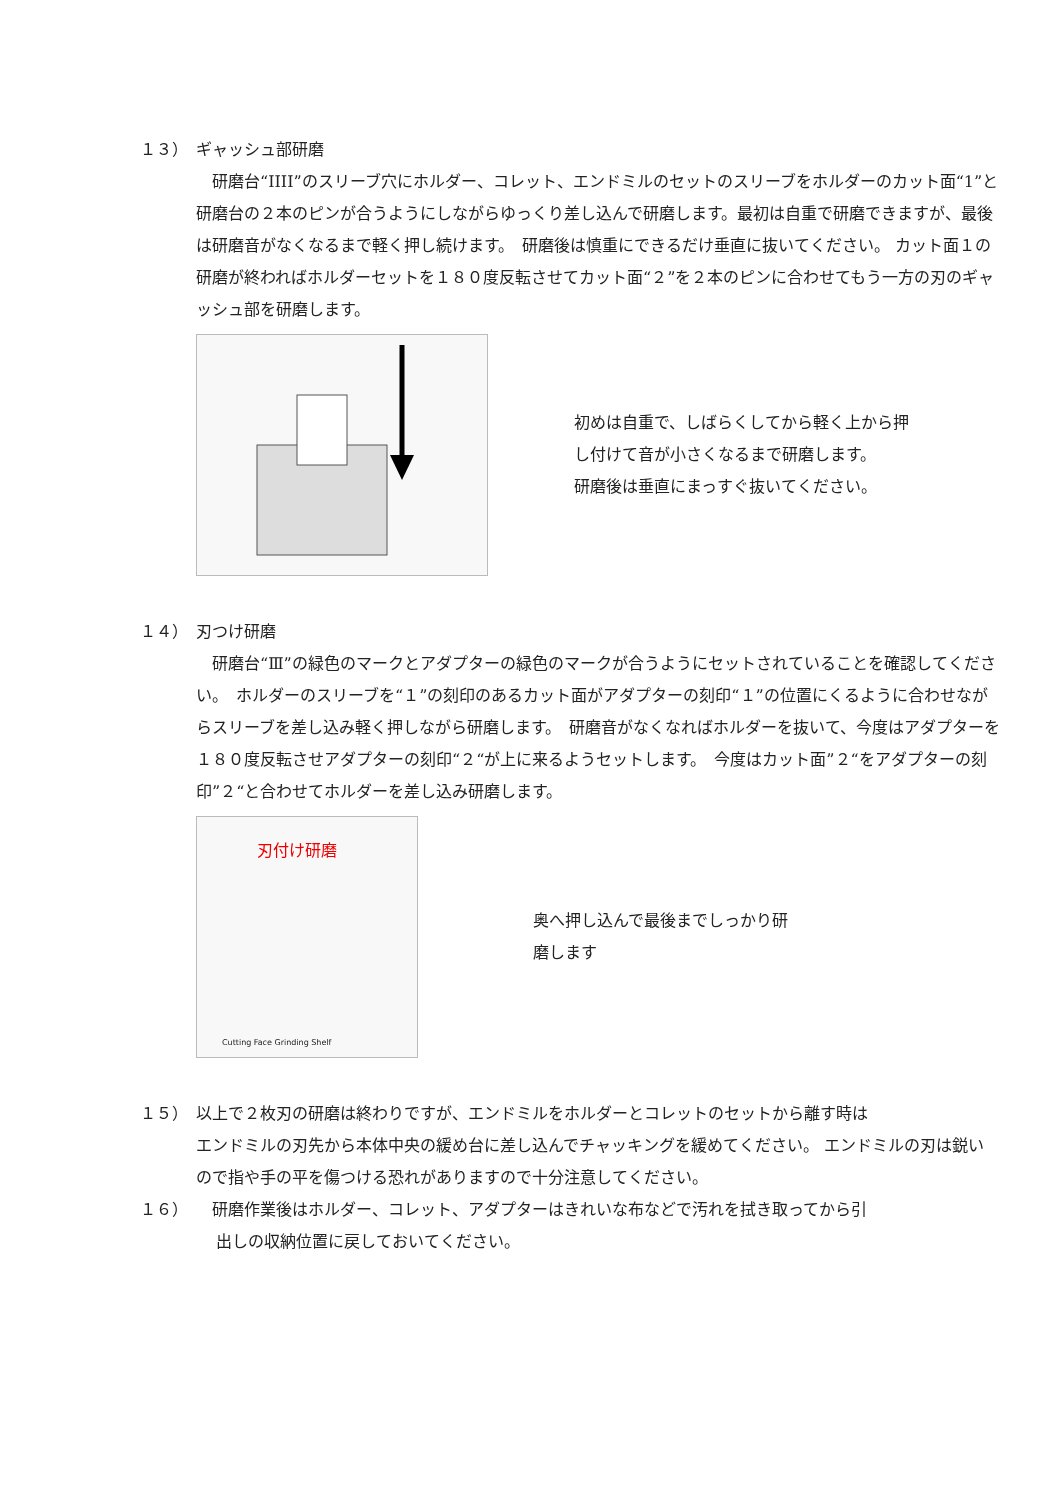１３）　ギャッシュ部研磨
　研磨台“IIII”のスリーブ穴にホルダー、コレット、エンドミルのセットのスリーブをホルダーのカット面“1”と研磨台の２本のピンが合うようにしながらゆっくり差し込んで研磨します。最初は自重で研磨できますが、最後は研磨音がなくなるまで軽く押し続けます。　研磨後は慎重にできるだけ垂直に抜いてください。 カット面１の研磨が終わればホルダーセットを１８０度反転させてカット面“２”を２本のピンに合わせてもう一方の刃のギャッシュ部を研磨します。
初めは自重で、しばらくしてから軽く上から押
し付けて音が小さくなるまで研磨します。
研磨後は垂直にまっすぐ抜いてください。
１４）　刃つけ研磨
　研磨台“Ⅲ”の緑色のマークとアダプターの緑色のマークが合うようにセットされていることを確認してください。　ホルダーのスリーブを“１”の刻印のあるカット面がアダプターの刻印“１”の位置にくるように合わせながらスリーブを差し込み軽く押しながら研磨します。　研磨音がなくなればホルダーを抜いて、今度はアダプターを１８０度反転させアダプターの刻印“２“が上に来るようセットします。　今度はカット面”２“をアダプターの刻印”２“と合わせてホルダーを差し込み研磨します。
刃付け研磨
Cutting Face Grinding Shelf
奥へ押し込んで最後までしっかり研
磨します
１５）　以上で２枚刃の研磨は終わりですが、エンドミルをホルダーとコレットのセットから離す時は
エンドミルの刃先から本体中央の緩め台に差し込んでチャッキングを緩めてください。 エンドミルの刃は鋭いので指や手の平を傷つける恐れがありますので十分注意してください。
１６）　　研磨作業後はホルダー、コレット、アダプターはきれいな布などで汚れを拭き取ってから引
出しの収納位置に戻しておいてください。